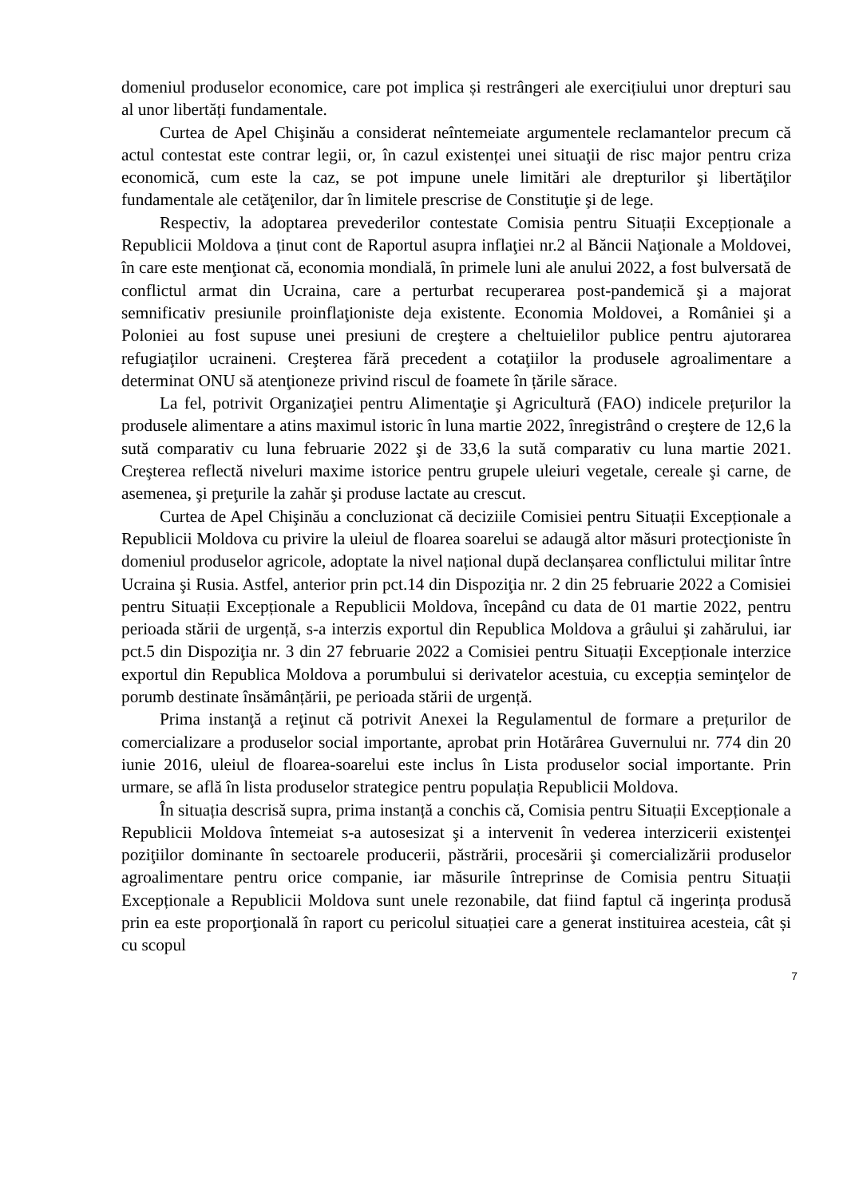domeniul produselor economice, care pot implica și restrângeri ale exercițiului unor drepturi sau al unor libertăți fundamentale.
Curtea de Apel Chişinău a considerat neîntemeiate argumentele reclamantelor precum că actul contestat este contrar legii, or, în cazul existenței unei situaţii de risc major pentru criza economică, cum este la caz, se pot impune unele limitări ale drepturilor şi libertăţilor fundamentale ale cetăţenilor, dar în limitele prescrise de Constituţie şi de lege.
Respectiv, la adoptarea prevederilor contestate Comisia pentru Situații Excepționale a Republicii Moldova a ținut cont de Raportul asupra inflaţiei nr.2 al Băncii Naţionale a Moldovei, în care este menţionat că, economia mondială, în primele luni ale anului 2022, a fost bulversată de conflictul armat din Ucraina, care a perturbat recuperarea post-pandemică şi a majorat semnificativ presiunile proinflaţioniste deja existente. Economia Moldovei, a României şi a Poloniei au fost supuse unei presiuni de creştere a cheltuielilor publice pentru ajutorarea refugiaţilor ucraineni. Creşterea fără precedent a cotaţiilor la produsele agroalimentare a determinat ONU să atenţioneze privind riscul de foamete în țările sărace.
La fel, potrivit Organizaţiei pentru Alimentaţie şi Agricultură (FAO) indicele prețurilor la produsele alimentare a atins maximul istoric în luna martie 2022, înregistrând o creştere de 12,6 la sută comparativ cu luna februarie 2022 şi de 33,6 la sută comparativ cu luna martie 2021. Creşterea reflectă niveluri maxime istorice pentru grupele uleiuri vegetale, cereale şi carne, de asemenea, şi preţurile la zahăr şi produse lactate au crescut.
Curtea de Apel Chişinău a concluzionat că deciziile Comisiei pentru Situații Excepționale a Republicii Moldova cu privire la uleiul de floarea soarelui se adaugă altor măsuri protecţioniste în domeniul produselor agricole, adoptate la nivel național după declanșarea conflictului militar între Ucraina şi Rusia. Astfel, anterior prin pct.14 din Dispoziţia nr. 2 din 25 februarie 2022 a Comisiei pentru Situații Excepționale a Republicii Moldova, începând cu data de 01 martie 2022, pentru perioada stării de urgență, s-a interzis exportul din Republica Moldova a grâului şi zahărului, iar pct.5 din Dispoziţia nr. 3 din 27 februarie 2022 a Comisiei pentru Situații Excepționale interzice exportul din Republica Moldova a porumbului si derivatelor acestuia, cu excepția seminţelor de porumb destinate însămânțării, pe perioada stării de urgență.
Prima instanţă a reţinut că potrivit Anexei la Regulamentul de formare a prețurilor de comercializare a produselor social importante, aprobat prin Hotărârea Guvernului nr. 774 din 20 iunie 2016, uleiul de floarea-soarelui este inclus în Lista produselor social importante. Prin urmare, se află în lista produselor strategice pentru populația Republicii Moldova.
În situația descrisă supra, prima instanță a conchis că, Comisia pentru Situații Excepționale a Republicii Moldova întemeiat s-a autosesizat şi a intervenit în vederea interzicerii existenţei poziţiilor dominante în sectoarele producerii, păstrării, procesării şi comercializării produselor agroalimentare pentru orice companie, iar măsurile întreprinse de Comisia pentru Situații Excepționale a Republicii Moldova sunt unele rezonabile, dat fiind faptul că ingerința produsă prin ea este proporţională în raport cu pericolul situației care a generat instituirea acesteia, cât și cu scopul
7